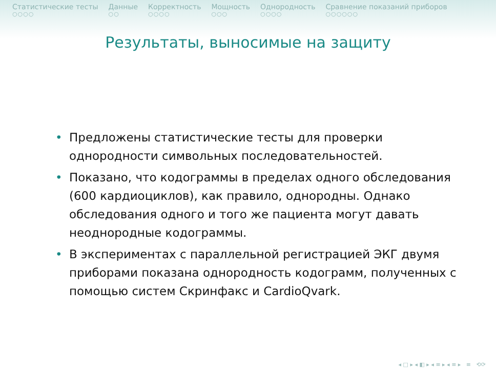Статистические тесты
○○○○
Данные
○○
Корректность
○○○○
Мощность
○○○
Однородность
○○○○
Сравнение показаний приборов
○○○○○○
Результаты, выносимые на защиту
• Предложены статистические тесты для проверки однородности символьных последовательностей.
• Показано, что кодограммы в пределах одного обследования (600 кардиоциклов), как правило, однородны. Однако обследования одного и того же пациента могут давать неоднородные кодограммы.
• В экспериментах с параллельной регистрацией ЭКГ двумя приборами показана однородность кодограмм, полученных с помощью систем Скринфакс и CardioQvark.
◂ □ ▸ ◂ ◧ ▸ ◂ ≡ ▸ ◂ ≡ ▸ ≡ ⟲⟳